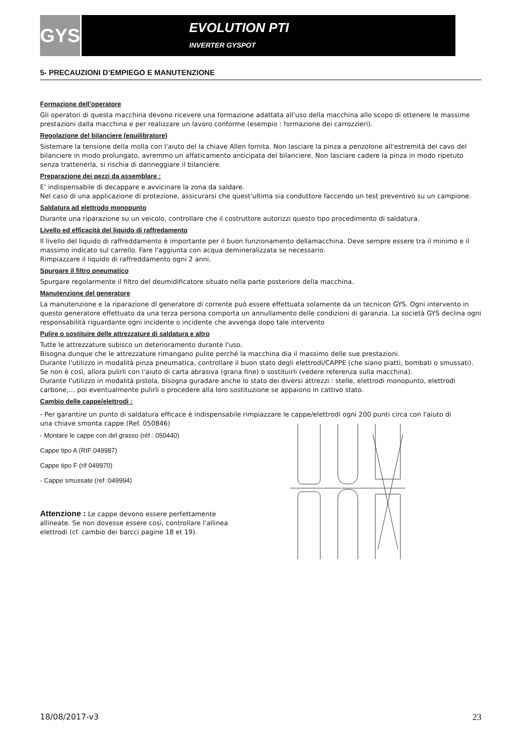GYS
EVOLUTION PTI
INVERTER GYSPOT
5- PRECAUZIONI D’EMPIEGO E MANUTENZIONE
Formazione dell'operatore
Gli operatori di questa macchina devono ricevere una formazione adattata all'uso della macchina allo scopo di ottenere le massime prestazioni dalla macchina e per realizzare un lavoro conforme (esempio : formazione dei carrozzieri).
Regolazione del bilanciere (equilibratore)
Sistemare la tensione della molla con l'aiuto del la chiave Allen fornita. Non lasciare la pinza a penzolone all'estremità del cavo del bilanciere in modo prolungato, avremmo un affaticamento anticipata del bilanciere. Non lasciare cadere la pinza in modo ripetuto senza trattenerla, si rischia di danneggiare il bilanciere.
Preparazione dei pezzi da assemblare :
E' indispensabile di decappare e avvicinare la zona da saldare.
Nel caso di una applicazione di protezione, assicurarsi che quest'ultima sia conduttore faccendo un test preventivo su un campione.
Saldatura ad elettrodo monopunto
Durante una riparazione su un veicolo, controllare che il costruttore autorizzi questo tipo procedimento di saldatura.
Livello ed efficacità del liquido di raffredamento
Il livello del liquido di raffreddamento è importante per il buon funzionamento dellamacchina. Deve sempre essere tra il minimo e il massimo indicato sul carrello. Fare l'aggiunta con acqua demineralizzata se necessario.
Rimpiazzare il liquido di raffreddamento ogni 2 anni.
Spurgare il filtro pneumatico
Spurgare regolarmente il filtro del deumidificatore situato nella parte posteriore della macchina.
Manutenzione del generatore
La manutenzione e la riparazione dl generatore di corrente può essere effettuata solamente da un tecnicon GYS. Ogni intervento in questo generatore effettuato da una terza persona comporta un annullamento delle condizioni di garanzia. La società GYS declina ogni responsabilità riguardante ogni incidente o incidente che avvenga dopo tale intervento
Pulire o sostituire delle attrezzature di saldatura e altro
Tutte le attrezzature subisco un deterioramento durante l'uso.
Bisogna dunque che le attrezzature rimangano pulite perché la macchina dia il massimo delle sue prestazioni.
Durante l'utilizzo in modalità pinza pneumatica, controllare il buon stato degli elettrodi/CAPPE (che siano piatti, bombati o smussati). Se non è così, allora pulirli con l'aiuto di carta abrasiva (grana fine) o sostituirli (vedere referenza sulla macchina).
Durante l'utilizzo in modalità pistola, bisogna guradare anche lo stato dei diversi attrezzi : stelle, elettrodi monopunto, elettrodi carbone,… poi eventualmente pulirli o procedere alla loro sostituzione se appaiono in cattivo stato.
Cambio delle cappe/elettrodi :
- Per garantire un punto di saldatura efficace è indispensabile rimpiazzare le cappe/elettrodi ogni 200 punti circa con l'aiuto di
una chiave smonta cappe.(Ref. 050846)
- Montare le cappe con del grasso (réf : 050440)
Cappe tipo A (RIF:049987)
Cappe tipo F (rif 049970)
- Cappe smussate (ref :049994)
Attenzione : Le cappe devono essere perfettamente allineate. Se non dovesse essere così, controllare l'allinea elettrodi (cf. cambio dei barcci pagine 18 et 19).
18/08/2017-v3 23